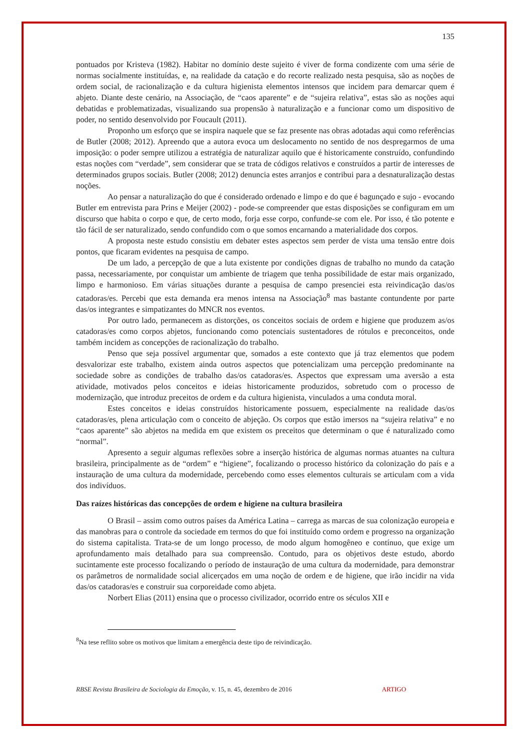135
pontuados por Kristeva (1982). Habitar no domínio deste sujeito é viver de forma condizente com uma série de normas socialmente instituídas, e, na realidade da catação e do recorte realizado nesta pesquisa, são as noções de ordem social, de racionalização e da cultura higienista elementos intensos que incidem para demarcar quem é abjeto. Diante deste cenário, na Associação, de “caos aparente” e de “sujeira relativa”, estas são as noções aqui debatidas e problematizadas, visualizando sua propensão à naturalização e a funcionar como um dispositivo de poder, no sentido desenvolvido por Foucault (2011).
Proponho um esforço que se inspira naquele que se faz presente nas obras adotadas aqui como referências de Butler (2008; 2012). Apreendo que a autora evoca um deslocamento no sentido de nos despregarmos de uma imposição: o poder sempre utilizou a estratégia de naturalizar aquilo que é historicamente construído, confundindo estas noções com “verdade”, sem considerar que se trata de códigos relativos e construídos a partir de interesses de determinados grupos sociais. Butler (2008; 2012) denuncia estes arranjos e contribui para a desnaturalização destas noções.
Ao pensar a naturalização do que é considerado ordenado e limpo e do que é bagunçado e sujo - evocando Butler em entrevista para Prins e Meijer (2002) - pode-se compreender que estas disposições se configuram em um discurso que habita o corpo e que, de certo modo, forja esse corpo, confunde-se com ele. Por isso, é tão potente e tão fácil de ser naturalizado, sendo confundido com o que somos encarnando a materialidade dos corpos.
A proposta neste estudo consistiu em debater estes aspectos sem perder de vista uma tensão entre dois pontos, que ficaram evidentes na pesquisa de campo.
De um lado, a percepção de que a luta existente por condições dignas de trabalho no mundo da catação passa, necessariamente, por conquistar um ambiente de triagem que tenha possibilidade de estar mais organizado, limpo e harmonioso. Em várias situações durante a pesquisa de campo presenciei esta reivindicação das/os catadoras/es. Percebi que esta demanda era menos intensa na Associação<sup>8</sup> mas bastante contundente por parte das/os integrantes e simpatizantes do MNCR nos eventos.
Por outro lado, permanecem as distorções, os conceitos sociais de ordem e higiene que produzem as/os catadoras/es como corpos abjetos, funcionando como potenciais sustentadores de rótulos e preconceitos, onde também incidem as concepções de racionalização do trabalho.
Penso que seja possível argumentar que, somados a este contexto que já traz elementos que podem desvalorizar este trabalho, existem ainda outros aspectos que potencializam uma percepção predominante na sociedade sobre as condições de trabalho das/os catadoras/es. Aspectos que expressam uma aversão a esta atividade, motivados pelos conceitos e ideias historicamente produzidos, sobretudo com o processo de modernização, que introduz preceitos de ordem e da cultura higienista, vinculados a uma conduta moral.
Estes conceitos e ideias construídos historicamente possuem, especialmente na realidade das/os catadoras/es, plena articulação com o conceito de abjeção. Os corpos que estão imersos na “sujeira relativa” e no “caos aparente” são abjetos na medida em que existem os preceitos que determinam o que é naturalizado como “normal”.
Apresento a seguir algumas reflexões sobre a inserção histórica de algumas normas atuantes na cultura brasileira, principalmente as de “ordem” e “higiene”, focalizando o processo histórico da colonização do país e a instauração de uma cultura da modernidade, percebendo como esses elementos culturais se articulam com a vida dos indivíduos.
Das raízes históricas das concepções de ordem e higiene na cultura brasileira
O Brasil – assim como outros países da América Latina – carrega as marcas de sua colonização europeia e das manobras para o controle da sociedade em termos do que foi instituído como ordem e progresso na organização do sistema capitalista. Trata-se de um longo processo, de modo algum homogêneo e contínuo, que exige um aprofundamento mais detalhado para sua compreensão. Contudo, para os objetivos deste estudo, abordo sucintamente este processo focalizando o período de instauração de uma cultura da modernidade, para demonstrar os parâmetros de normalidade social alicerçados em uma noção de ordem e de higiene, que irão incidir na vida das/os catadoras/es e construir sua corporeidade como abjeta.
Norbert Elias (2011) ensina que o processo civilizador, ocorrido entre os séculos XII e
<sup>8</sup> Na tese reflito sobre os motivos que limitam a emergência deste tipo de reivindicação.
RBSE Revista Brasileira de Sociologia da Emoção, v. 15, n. 45, dezembro de 2016 ARTIGO